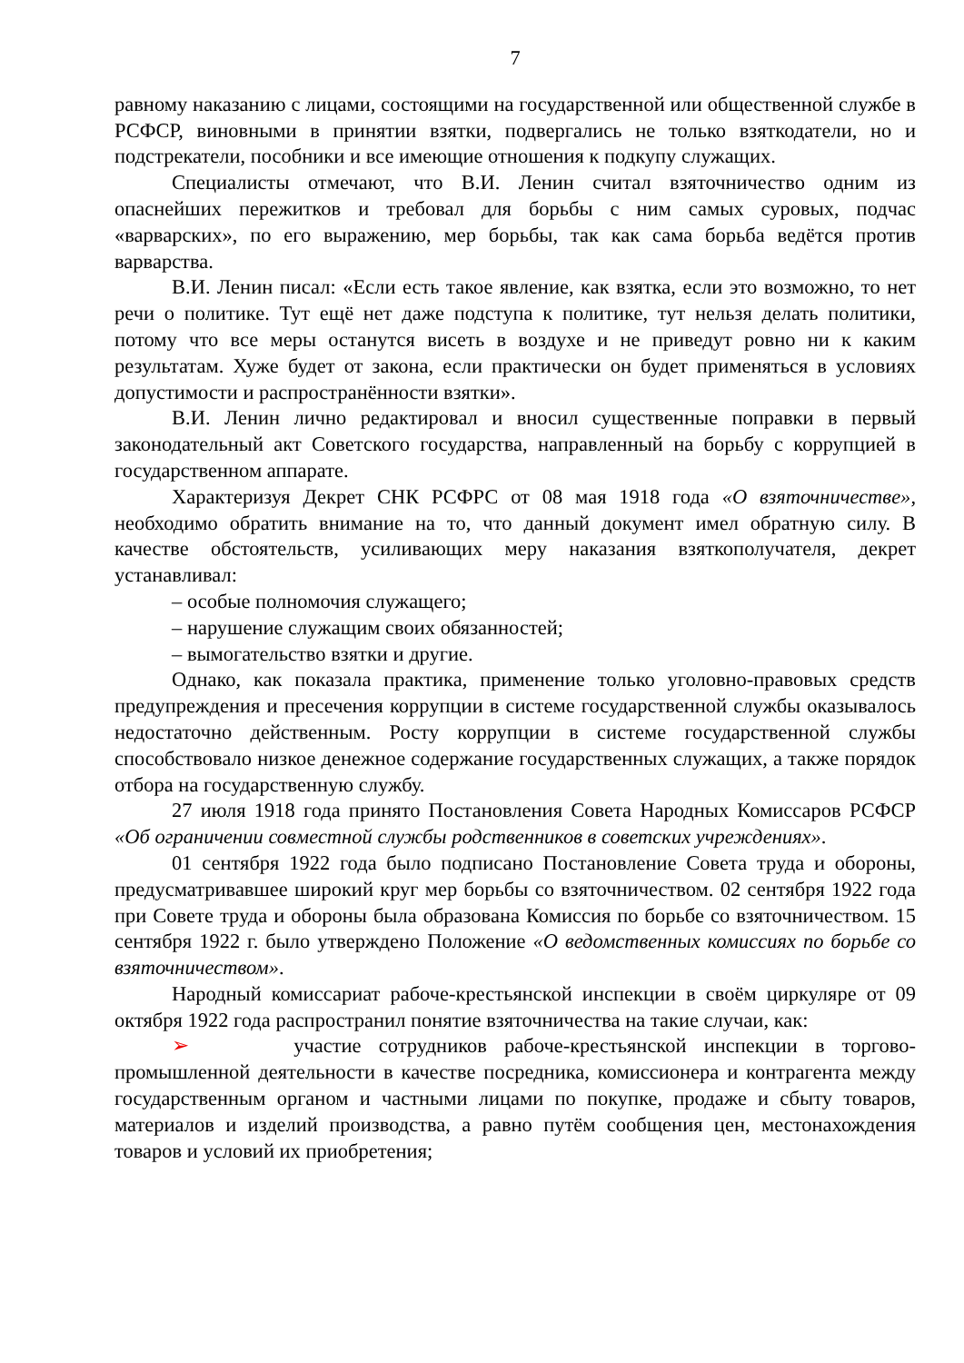7
равному наказанию с лицами, состоящими на государственной или общественной службе в РСФСР, виновными в принятии взятки, подвергались не только взяткодатели, но и подстрекатели, пособники и все имеющие отношения к подкупу служащих.
Специалисты отмечают, что В.И. Ленин считал взяточничество одним из опаснейших пережитков и требовал для борьбы с ним самых суровых, подчас «варварских», по его выражению, мер борьбы, так как сама борьба ведётся против варварства.
В.И. Ленин писал: «Если есть такое явление, как взятка, если это возможно, то нет речи о политике. Тут ещё нет даже подступа к политике, тут нельзя делать политики, потому что все меры останутся висеть в воздухе и не приведут ровно ни к каким результатам. Хуже будет от закона, если практически он будет применяться в условиях допустимости и распространённости взятки».
В.И. Ленин лично редактировал и вносил существенные поправки в первый законодательный акт Советского государства, направленный на борьбу с коррупцией в государственном аппарате.
Характеризуя Декрет СНК РСФРС от 08 мая 1918 года «О взяточничестве», необходимо обратить внимание на то, что данный документ имел обратную силу. В качестве обстоятельств, усиливающих меру наказания взяткополучателя, декрет устанавливал:
– особые полномочия служащего;
– нарушение служащим своих обязанностей;
– вымогательство взятки и другие.
Однако, как показала практика, применение только уголовно-правовых средств предупреждения и пресечения коррупции в системе государственной службы оказывалось недостаточно действенным. Росту коррупции в системе государственной службы способствовало низкое денежное содержание государственных служащих, а также порядок отбора на государственную службу.
27 июля 1918 года принято Постановления Совета Народных Комиссаров РСФСР «Об ограничении совместной службы родственников в советских учреждениях».
01 сентября 1922 года было подписано Постановление Совета труда и обороны, предусматривавшее широкий круг мер борьбы со взяточничеством. 02 сентября 1922 года при Совете труда и обороны была образована Комиссия по борьбе со взяточничеством. 15 сентября 1922 г. было утверждено Положение «О ведомственных комиссиях по борьбе со взяточничеством».
Народный комиссариат рабоче-крестьянской инспекции в своём циркуляре от 09 октября 1922 года распространил понятие взяточничества на такие случаи, как:
➢ участие сотрудников рабоче-крестьянской инспекции в торгово-промышленной деятельности в качестве посредника, комиссионера и контрагента между государственным органом и частными лицами по покупке, продаже и сбыту товаров, материалов и изделий производства, а равно путём сообщения цен, местонахождения товаров и условий их приобретения;